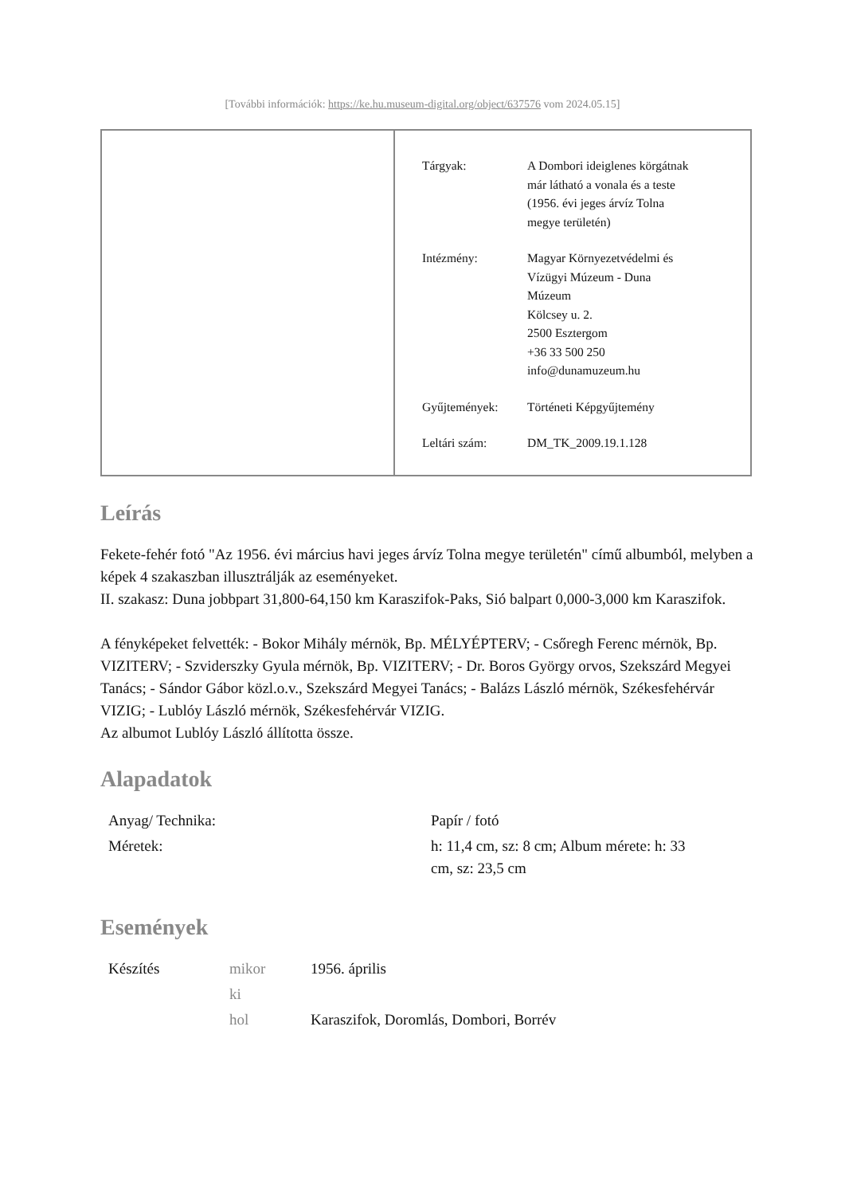[További információk: https://ke.hu.museum-digital.org/object/637576 vom 2024.05.15]
| Tárgyak: | A Dombori ideiglenes körgátnak már látható a vonala és a teste (1956. évi jeges árvíz Tolna megye területén) |
| Intézmény: | Magyar Környezetvédelmi és Vízügyi Múzeum - Duna Múzeum Kölcsey u. 2. 2500 Esztergom +36 33 500 250 info@dunamuzeum.hu |
| Gyűjtemények: | Történeti Képgyűjtemény |
| Leltári szám: | DM_TK_2009.19.1.128 |
Leírás
Fekete-fehér fotó "Az 1956. évi március havi jeges árvíz Tolna megye területén" című albumból, melyben a képek 4 szakaszban illusztrálják az eseményeket.
II. szakasz: Duna jobbpart 31,800-64,150 km Karaszifok-Paks, Sió balpart 0,000-3,000 km Karaszifok.
A fényképeket felvették: - Bokor Mihály mérnök, Bp. MÉLYÉPTERV; - Csőregh Ferenc mérnök, Bp. VIZITERV; - Szviderszky Gyula mérnök, Bp. VIZITERV; - Dr. Boros György orvos, Szekszárd Megyei Tanács; - Sándor Gábor közl.o.v., Szekszárd Megyei Tanács; - Balázs László mérnök, Székesfehérvár VIZIG; - Lublóy László mérnök, Székesfehérvár VIZIG.
Az albumot Lublóy László állította össze.
Alapadatok
| Anyag/ Technika: | Papír / fotó |
| Méretek: | h: 11,4 cm, sz: 8 cm; Album mérete: h: 33 cm, sz: 23,5 cm |
Események
| Készítés | mikor | 1956. április |
| | ki | |
| | hol | Karaszifok, Doromlás, Dombori, Borrév |